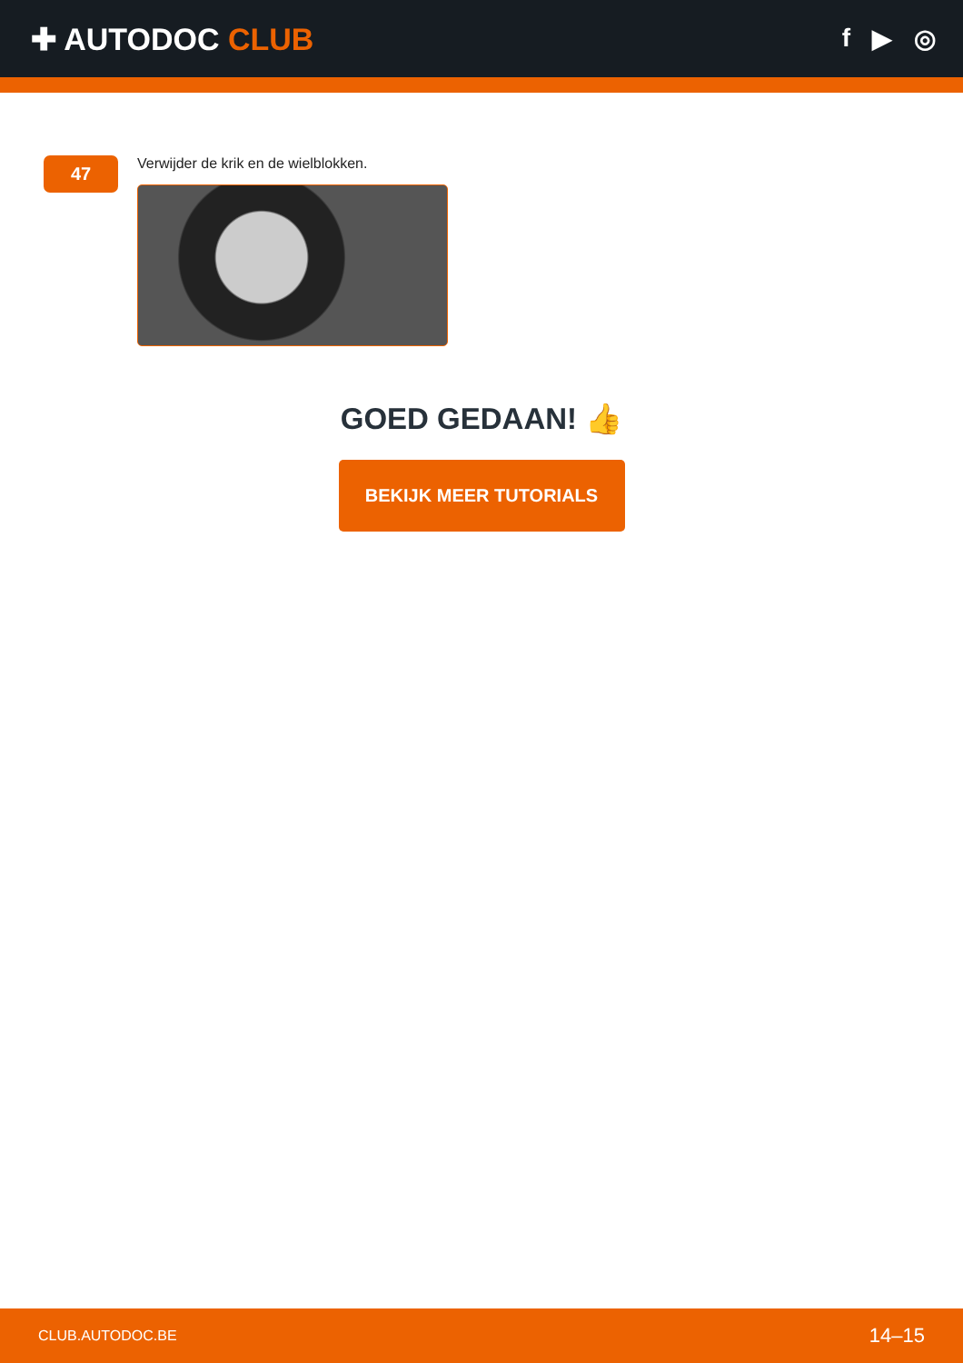✚ AUTODOC CLUB
f ▶ ◎
47
Verwijder de krik en de wielblokken.
GOED GEDAAN! 👍
BEKIJK MEER TUTORIALS
CLUB.AUTODOC.BE 14–15